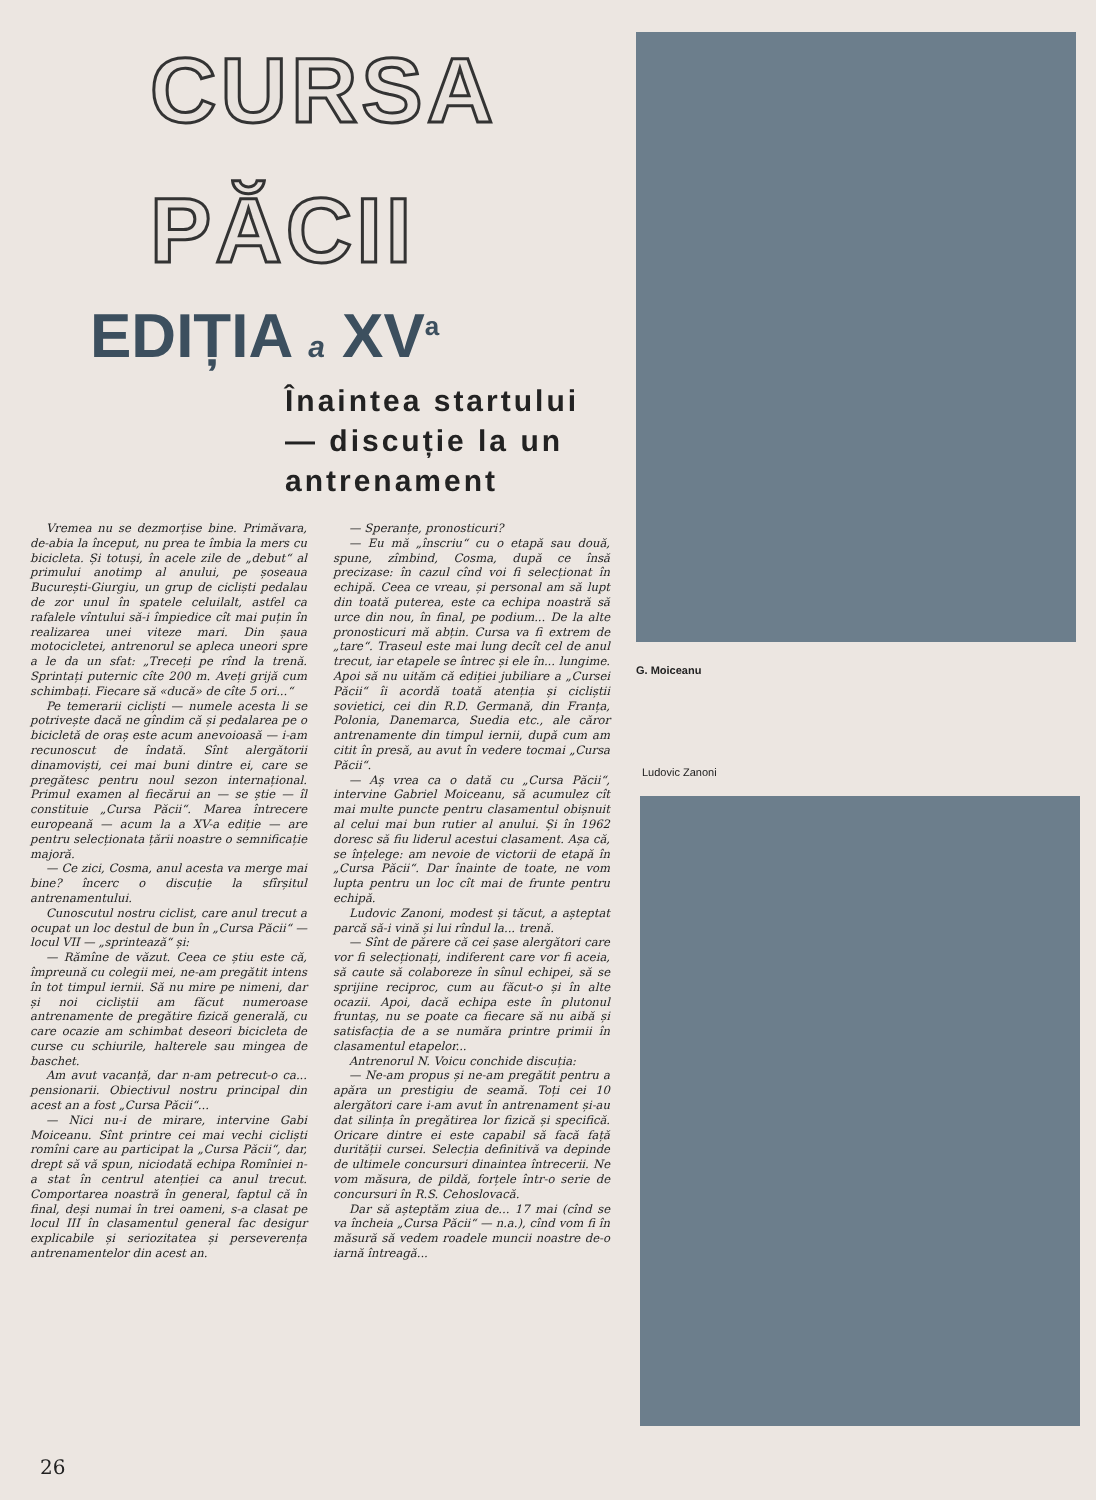CURSA PĂCII
EDIȚIA a XV<sup>a</sup>
Înaintea startului — discuție la un antrenament
Vremea nu se dezmorțise bine. Primăvara, de-abia la început, nu prea te îmbia la mers cu bicicleta. Și totuși, în acele zile de „debut“ al primului anotimp al anului, pe șoseaua București-Giurgiu, un grup de cicliști pedalau de zor unul în spatele celuilalt, astfel ca rafalele vîntului să-i împiedice cît mai puțin în realizarea unei viteze mari. Din șaua motocicletei, antrenorul se apleca uneori spre a le da un sfat: „Treceți pe rînd la trenă. Sprintați puternic cîte 200 m. Aveți grijă cum schimbați. Fiecare să «ducă» de cîte 5 ori...“
Pe temerarii cicliști — numele acesta li se potrivește dacă ne gîndim că și pedalarea pe o bicicletă de oraș este acum anevoioasă — i-am recunoscut de îndată. Sînt alergătorii dinamoviști, cei mai buni dintre ei, care se pregătesc pentru noul sezon internațional. Primul examen al fiecărui an — se știe — îl constituie „Cursa Păcii“. Marea întrecere europeană — acum la a XV-a ediție — are pentru selecționata țării noastre o semnificație majoră.
— Ce zici, Cosma, anul acesta va merge mai bine? încerc o discuție la sfîrșitul antrenamentului.
Cunoscutul nostru ciclist, care anul trecut a ocupat un loc destul de bun în „Cursa Păcii“ — locul VII — „sprintează“ și:
— Rămîne de văzut. Ceea ce știu este că, împreună cu colegii mei, ne-am pregătit intens în tot timpul iernii. Să nu mire pe nimeni, dar și noi cicliștii am făcut numeroase antrenamente de pregătire fizică generală, cu care ocazie am schimbat deseori bicicleta de curse cu schiurile, halterele sau mingea de baschet.
Am avut vacanță, dar n-am petrecut-o ca... pensionarii. Obiectivul nostru principal din acest an a fost „Cursa Păcii“...
— Nici nu-i de mirare, intervine Gabi Moiceanu. Sînt printre cei mai vechi cicliști romîni care au participat la „Cursa Păcii“, dar, drept să vă spun, niciodată echipa Romîniei n-a stat în centrul atenției ca anul trecut. Comportarea noastră în general, faptul că în final, deși numai în trei oameni, s-a clasat pe locul III în clasamentul general fac desigur explicabile și seriozitatea și perseverența antrenamentelor din acest an.
— Speranțe, pronosticuri?
— Eu mă „înscriu“ cu o etapă sau două, spune, zîmbind, Cosma, după ce însă precizase: în cazul cînd voi fi selecționat în echipă. Ceea ce vreau, și personal am să lupt din toată puterea, este ca echipa noastră să urce din nou, în final, pe podium... De la alte pronosticuri mă abțin. Cursa va fi extrem de „tare“. Traseul este mai lung decît cel de anul trecut, iar etapele se întrec și ele în... lungime. Apoi să nu uităm că ediției jubiliare a „Cursei Păcii“ îi acordă toată atenția și cicliștii sovietici, cei din R.D. Germană, din Franța, Polonia, Danemarca, Suedia etc., ale căror antrenamente din timpul iernii, după cum am citit în presă, au avut în vedere tocmai „Cursa Păcii“.
— Aș vrea ca o dată cu „Cursa Păcii“, intervine Gabriel Moiceanu, să acumulez cît mai multe puncte pentru clasamentul obișnuit al celui mai bun rutier al anului. Și în 1962 doresc să fiu liderul acestui clasament. Așa că, se înțelege: am nevoie de victorii de etapă în „Cursa Păcii“. Dar înainte de toate, ne vom lupta pentru un loc cît mai de frunte pentru echipă.
Ludovic Zanoni, modest și tăcut, a așteptat parcă să-i vină și lui rîndul la... trenă.
— Sînt de părere că cei șase alergători care vor fi selecționați, indiferent care vor fi aceia, să caute să colaboreze în sînul echipei, să se sprijine reciproc, cum au făcut-o și în alte ocazii. Apoi, dacă echipa este în plutonul fruntaș, nu se poate ca fiecare să nu aibă și satisfacția de a se număra printre primii în clasamentul etapelor...
Antrenorul N. Voicu conchide discuția:
— Ne-am propus și ne-am pregătit pentru a apăra un prestigiu de seamă. Toți cei 10 alergători care i-am avut în antrenament și-au dat silința în pregătirea lor fizică și specifică. Oricare dintre ei este capabil să facă față durității cursei. Selecția definitivă va depinde de ultimele concursuri dinaintea întrecerii. Ne vom măsura, de pildă, forțele într-o serie de concursuri în R.S. Cehoslovacă.
Dar să așteptăm ziua de... 17 mai (cînd se va încheia „Cursa Păcii“ — n.a.), cînd vom fi în măsură să vedem roadele muncii noastre de-o iarnă întreagă...
G. Moiceanu
Ludovic Zanoni
26